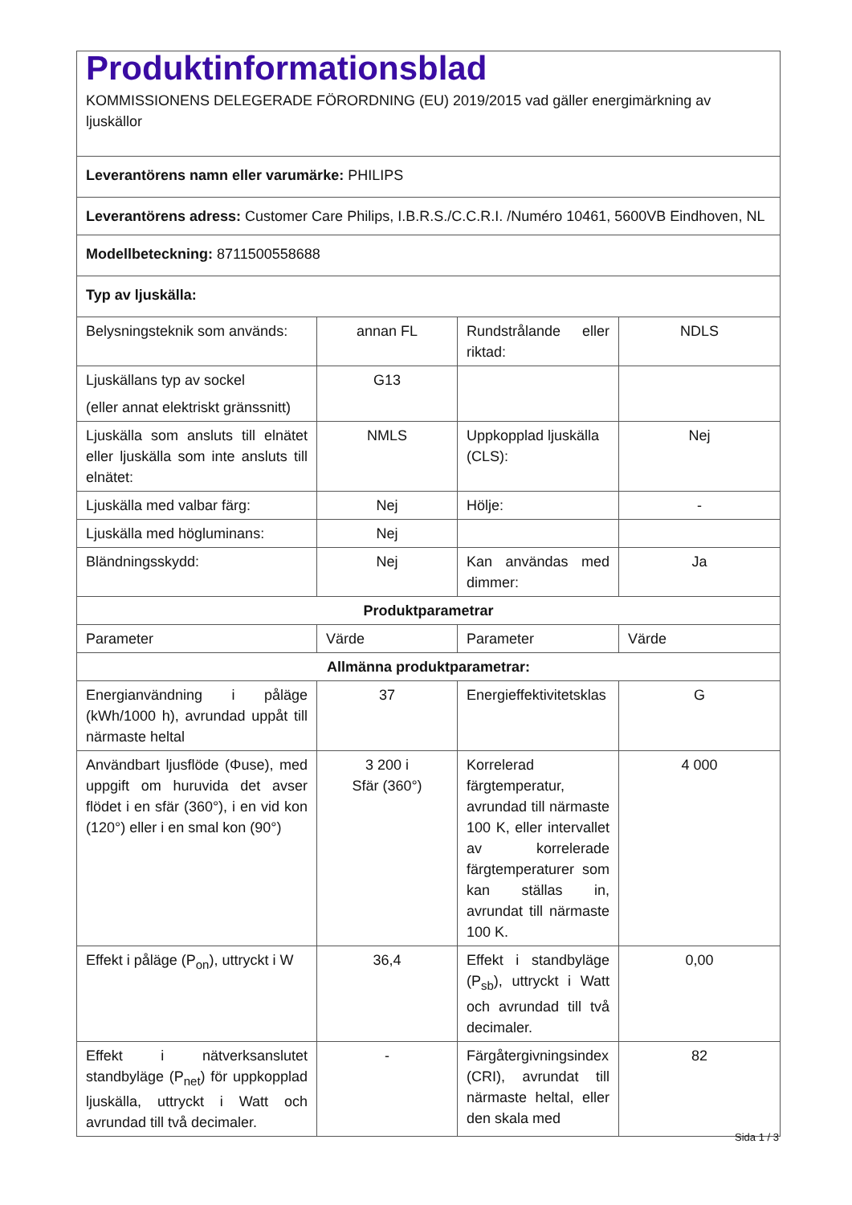| Produktinformationsblad KOMMISSIONENS DELEGERADE FÖRORDNING (EU) 2019/2015 vad gäller energimärkning av ljuskällor | | | |
| Leverantörens namn eller varumärke: PHILIPS | | | |
| Leverantörens adress: Customer Care Philips, I.B.R.S./C.C.R.I. /Numéro 10461, 5600VB Eindhoven, NL | | | |
| Modellbeteckning: 8711500558688 | | | |
| Typ av ljuskälla: | | | |
| Belysningsteknik som används: | annan FL | Rundstrålande eller riktad: | NDLS |
| Ljuskällans typ av sockel (eller annat elektriskt gränssnitt) | G13 | | |
| Ljuskälla som ansluts till elnätet eller ljuskälla som inte ansluts till elnätet: | NMLS | Uppkopplad ljuskälla (CLS): | Nej |
| Ljuskälla med valbar färg: | Nej | Hölje: | - |
| Ljuskälla med högluminans: | Nej | | |
| Bländningsskydd: | Nej | Kan användas med dimmer: | Ja |
| Produktparametrar | | | |
| Parameter | Värde | Parameter | Värde |
| Allmänna produktparametrar: | | | |
| Energianvändning i påläge (kWh/1000 h), avrundad uppåt till närmaste heltal | 37 | Energieffektivitetsklas | G |
| Användbart ljusflöde (Φuse), med uppgift om huruvida det avser flödet i en sfär (360°), i en vid kon (120°) eller i en smal kon (90°) | 3 200 i Sfär (360°) | Korrelerad färgtemperatur, avrundad till närmaste 100 K, eller intervallet av korrelerade färgtemperaturer som kan ställas in, avrundat till närmaste 100 K. | 4 000 |
| Effekt i påläge (P<sub>on</sub>), uttryckt i W | 36,4 | Effekt i standbyläge (P<sub>sb</sub>), uttryckt i Watt och avrundad till två decimaler. | 0,00 |
| Effekt i nätverksanslutet standbyläge (P<sub>net</sub>) för uppkopplad ljuskälla, uttryckt i Watt och avrundad till två decimaler. | - | Färgåtergivningsindex (CRI), avrundat till närmaste heltal, eller den skala med | 82 |
Sida 1 / 3